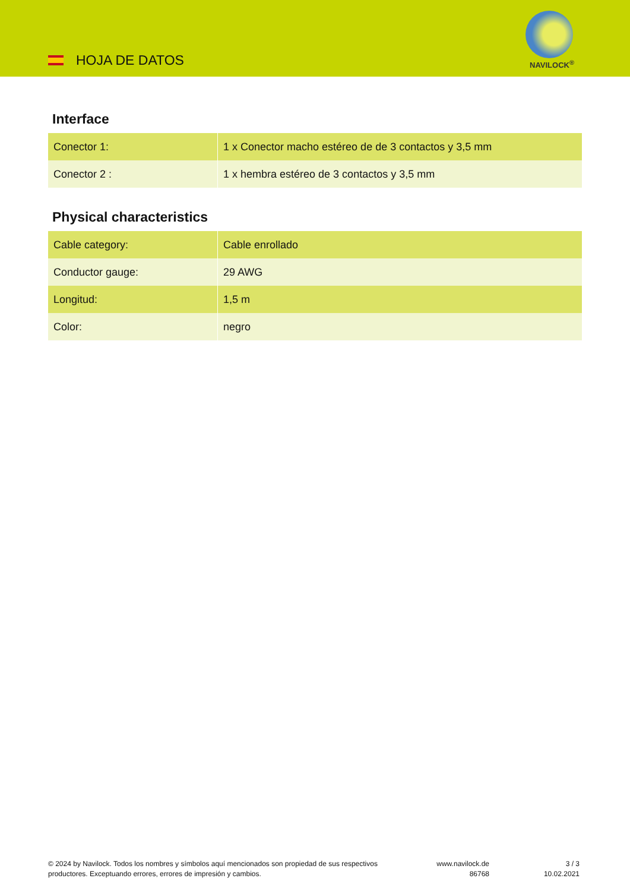HOJA DE DATOS NAVILOCK<sup>®</sup>
Interface
| Conector 1: | 1 x Conector macho estéreo de de 3 contactos y 3,5 mm |
| Conector 2 : | 1 x hembra estéreo de 3 contactos y 3,5 mm |
Physical characteristics
| Cable category: | Cable enrollado |
| Conductor gauge: | 29 AWG |
| Longitud: | 1,5 m |
| Color: | negro |
© 2024 by Navilock. Todos los nombres y símbolos aquí mencionados son propiedad de sus respectivos productores. Exceptuando errores, errores de impresión y cambios.
www.navilock.de
86768
3 / 3
10.02.2021